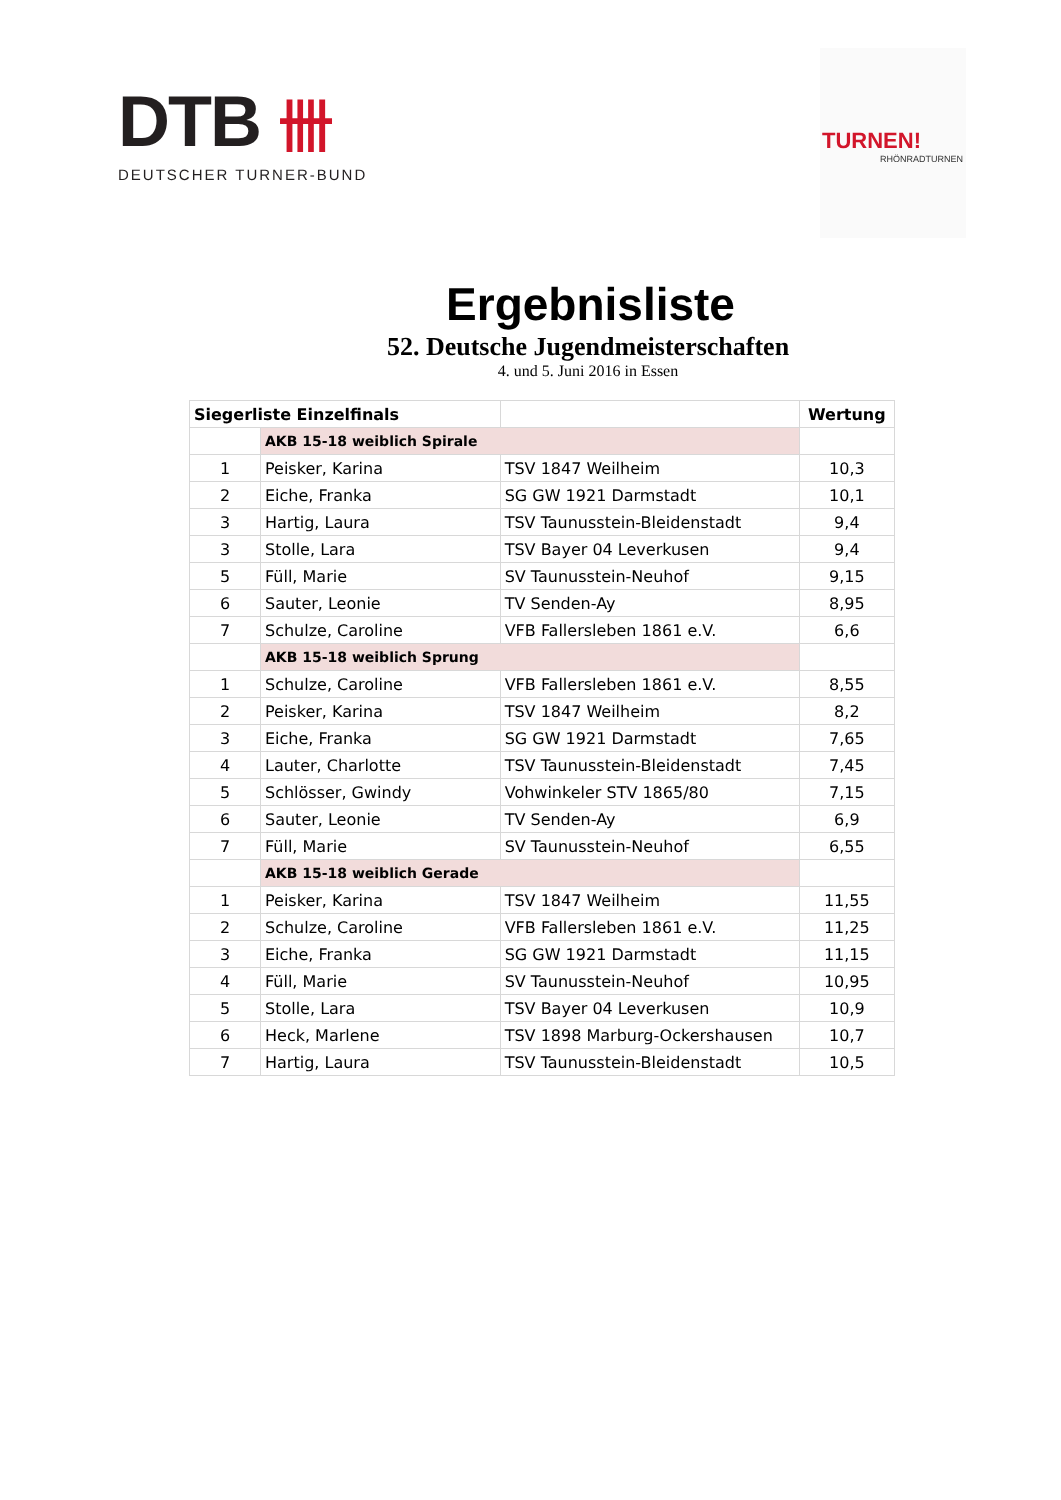DTB 卌
DEUTSCHER TURNER-BUND
TURNEN!
RHÖNRADTURNEN
Ergebnisliste
52. Deutsche Jugendmeisterschaften
4. und 5. Juni 2016 in Essen
| Siegerliste Einzelfinals | | | Wertung |
| --- | --- | --- | --- |
| | AKB 15-18 weiblich Spirale | | |
| 1 | Peisker, Karina | TSV 1847 Weilheim | 10,3 |
| 2 | Eiche, Franka | SG GW 1921 Darmstadt | 10,1 |
| 3 | Hartig, Laura | TSV Taunusstein-Bleidenstadt | 9,4 |
| 3 | Stolle, Lara | TSV Bayer 04 Leverkusen | 9,4 |
| 5 | Füll, Marie | SV Taunusstein-Neuhof | 9,15 |
| 6 | Sauter, Leonie | TV Senden-Ay | 8,95 |
| 7 | Schulze, Caroline | VFB Fallersleben 1861 e.V. | 6,6 |
| | AKB 15-18 weiblich Sprung | | |
| 1 | Schulze, Caroline | VFB Fallersleben 1861 e.V. | 8,55 |
| 2 | Peisker, Karina | TSV 1847 Weilheim | 8,2 |
| 3 | Eiche, Franka | SG GW 1921 Darmstadt | 7,65 |
| 4 | Lauter, Charlotte | TSV Taunusstein-Bleidenstadt | 7,45 |
| 5 | Schlösser, Gwindy | Vohwinkeler STV 1865/80 | 7,15 |
| 6 | Sauter, Leonie | TV Senden-Ay | 6,9 |
| 7 | Füll, Marie | SV Taunusstein-Neuhof | 6,55 |
| | AKB 15-18 weiblich Gerade | | |
| 1 | Peisker, Karina | TSV 1847 Weilheim | 11,55 |
| 2 | Schulze, Caroline | VFB Fallersleben 1861 e.V. | 11,25 |
| 3 | Eiche, Franka | SG GW 1921 Darmstadt | 11,15 |
| 4 | Füll, Marie | SV Taunusstein-Neuhof | 10,95 |
| 5 | Stolle, Lara | TSV Bayer 04 Leverkusen | 10,9 |
| 6 | Heck, Marlene | TSV 1898 Marburg-Ockershausen | 10,7 |
| 7 | Hartig, Laura | TSV Taunusstein-Bleidenstadt | 10,5 |